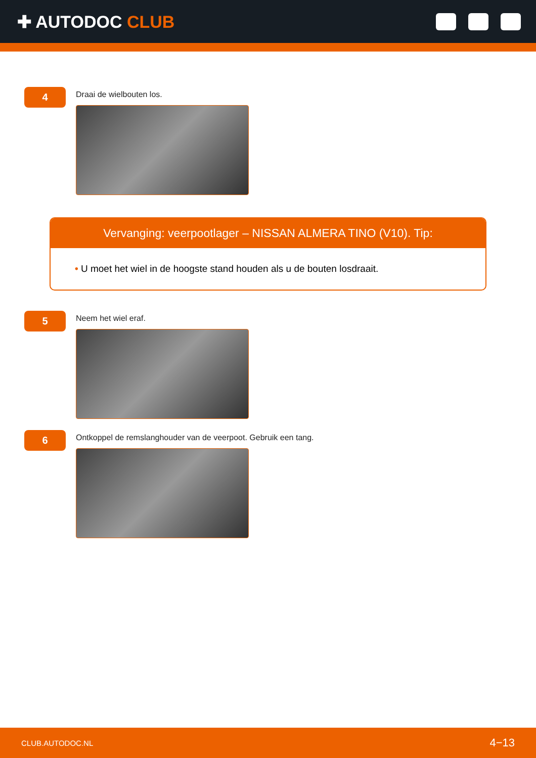✚ AUTODOC CLUB
4
Draai de wielbouten los.
Vervanging: veerpootlager – NISSAN ALMERA TINO (V10). Tip:
• U moet het wiel in de hoogste stand houden als u de bouten losdraait.
5
Neem het wiel eraf.
6
Ontkoppel de remslanghouder van de veerpoot. Gebruik een tang.
CLUB.AUTODOC.NL 4−13